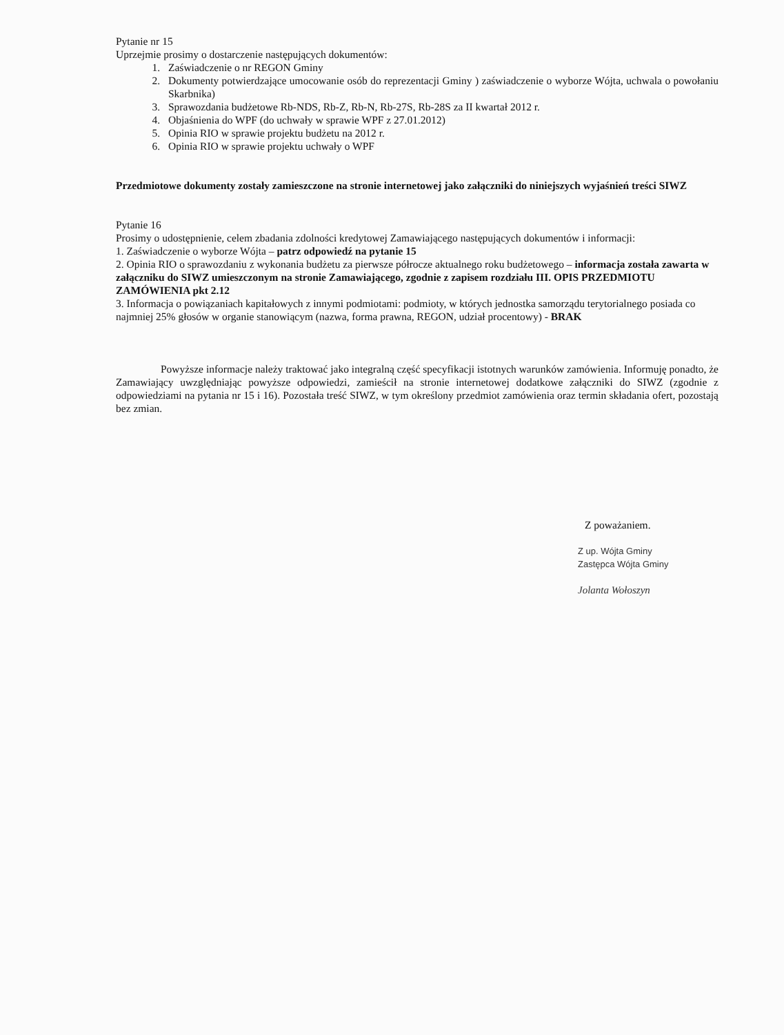Pytanie nr 15
Uprzejmie prosimy o dostarczenie następujących dokumentów:
1. Zaświadczenie o nr REGON Gminy
2. Dokumenty potwierdzające umocowanie osób do reprezentacji Gminy ) zaświadczenie o wyborze Wójta, uchwala o powołaniu Skarbnika)
3. Sprawozdania budżetowe Rb-NDS, Rb-Z, Rb-N, Rb-27S, Rb-28S za II kwartał 2012 r.
4. Objaśnienia do WPF (do uchwały w sprawie WPF z 27.01.2012)
5. Opinia RIO w sprawie projektu budżetu na 2012 r.
6. Opinia RIO w sprawie projektu uchwały o WPF
Przedmiotowe dokumenty zostały zamieszczone na stronie internetowej jako załączniki do niniejszych wyjaśnień treści SIWZ
Pytanie 16
Prosimy o udostępnienie, celem zbadania zdolności kredytowej Zamawiającego następujących dokumentów i informacji:
1. Zaświadczenie o wyborze Wójta – patrz odpowiedź na pytanie 15
2. Opinia RIO o sprawozdaniu z wykonania budżetu za pierwsze półrocze aktualnego roku budżetowego – informacja została zawarta w załączniku do SIWZ umieszczonym na stronie Zamawiającego, zgodnie z zapisem rozdziału III. OPIS PRZEDMIOTU ZAMÓWIENIA pkt 2.12
3. Informacja o powiązaniach kapitałowych z innymi podmiotami: podmioty, w których jednostka samorządu terytorialnego posiada co najmniej 25% głosów w organie stanowiącym (nazwa, forma prawna, REGON, udział procentowy) - BRAK
Powyższe informacje należy traktować jako integralną część specyfikacji istotnych warunków zamówienia. Informuję ponadto, że Zamawiający uwzględniając powyższe odpowiedzi, zamieścił na stronie internetowej dodatkowe załączniki do SIWZ (zgodnie z odpowiedziami na pytania nr 15 i 16). Pozostała treść SIWZ, w tym określony przedmiot zamówienia oraz termin składania ofert, pozostają bez zmian.
Z poważaniem.
Z up. Wójta Gminy
Zastępca Wójta Gminy
Jolanta Wołoszyn